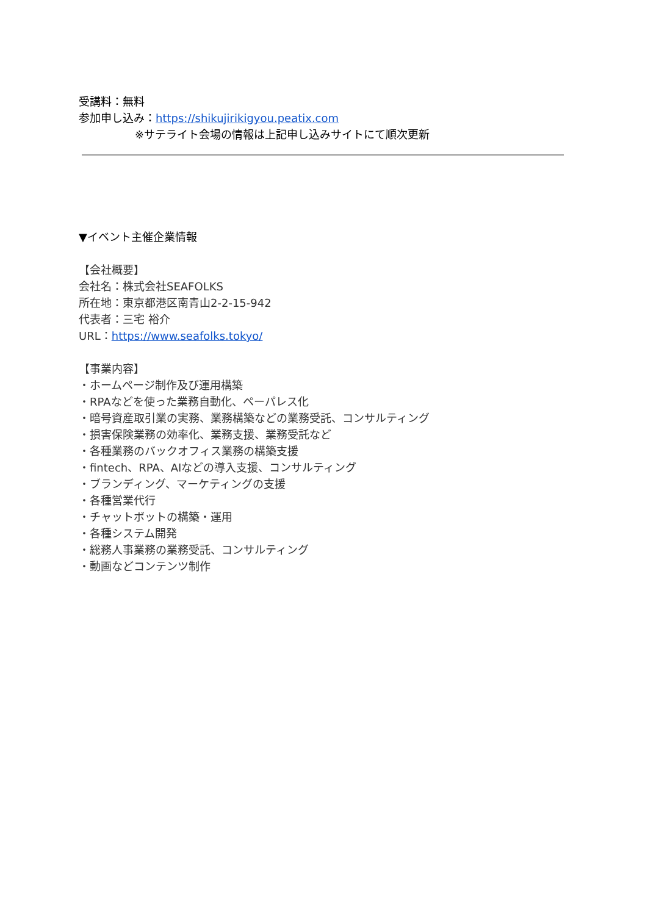受講料：無料
参加申し込み：https://shikujirikigyou.peatix.com
※サテライト会場の情報は上記申し込みサイトにて順次更新
▼イベント主催企業情報
【会社概要】
会社名：株式会社SEAFOLKS
所在地：東京都港区南青山2-2-15-942
代表者：三宅 裕介
URL：https://www.seafolks.tokyo/
【事業内容】
・ホームページ制作及び運用構築
・RPAなどを使った業務自動化、ペーパレス化
・暗号資産取引業の実務、業務構築などの業務受託、コンサルティング
・損害保険業務の効率化、業務支援、業務受託など
・各種業務のバックオフィス業務の構築支援
・fintech、RPA、AIなどの導入支援、コンサルティング
・ブランディング、マーケティングの支援
・各種営業代行
・チャットボットの構築・運用
・各種システム開発
・総務人事業務の業務受託、コンサルティング
・動画などコンテンツ制作